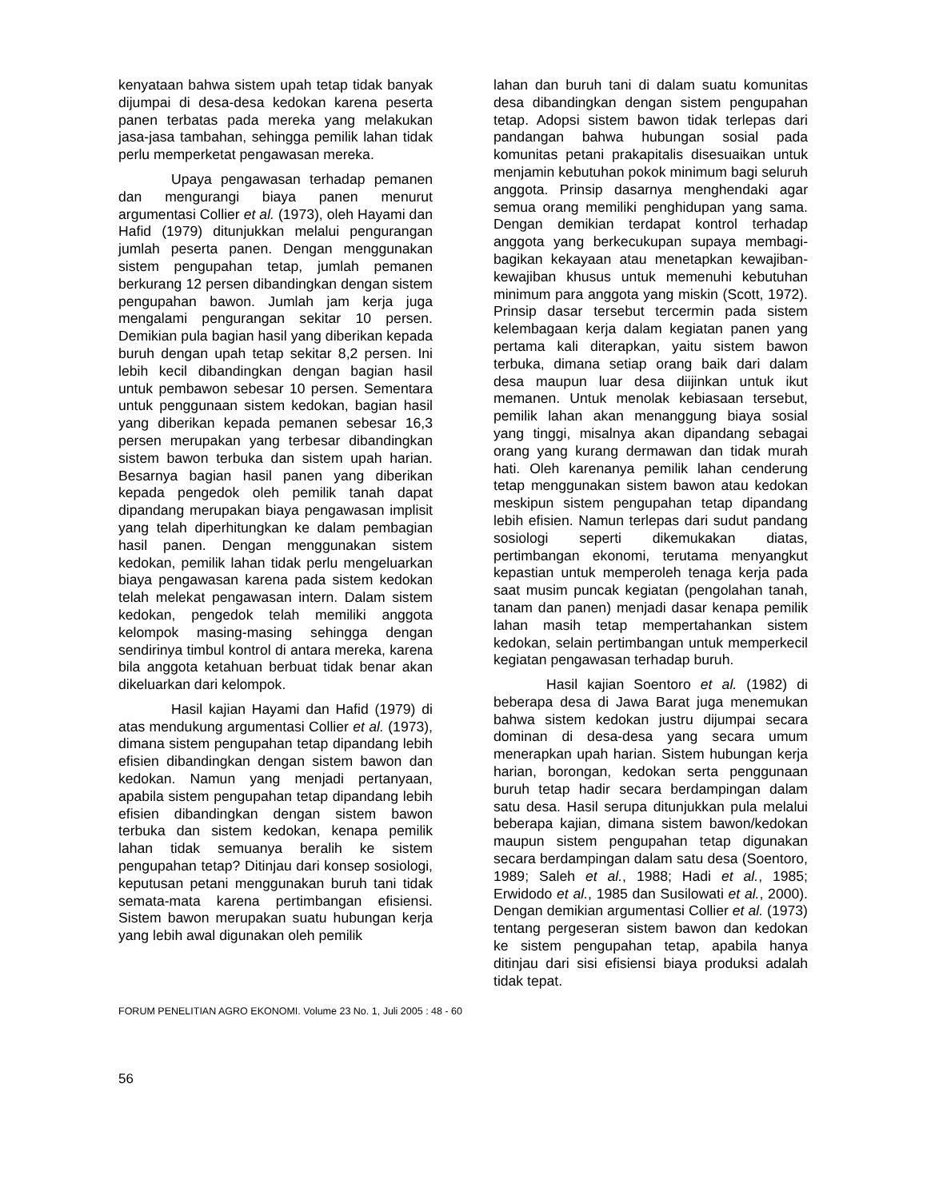kenyataan bahwa sistem upah tetap tidak banyak dijumpai di desa-desa kedokan karena peserta panen terbatas pada mereka yang melakukan jasa-jasa tambahan, sehingga pemilik lahan tidak perlu memperketat pengawasan mereka.
Upaya pengawasan terhadap pemanen dan mengurangi biaya panen menurut argumentasi Collier et al. (1973), oleh Hayami dan Hafid (1979) ditunjukkan melalui pengurangan jumlah peserta panen. Dengan menggunakan sistem pengupahan tetap, jumlah pemanen berkurang 12 persen dibandingkan dengan sistem pengupahan bawon. Jumlah jam kerja juga mengalami pengurangan sekitar 10 persen. Demikian pula bagian hasil yang diberikan kepada buruh dengan upah tetap sekitar 8,2 persen. Ini lebih kecil dibandingkan dengan bagian hasil untuk pembawon sebesar 10 persen. Sementara untuk penggunaan sistem kedokan, bagian hasil yang diberikan kepada pemanen sebesar 16,3 persen merupakan yang terbesar dibandingkan sistem bawon terbuka dan sistem upah harian. Besarnya bagian hasil panen yang diberikan kepada pengedok oleh pemilik tanah dapat dipandang merupakan biaya pengawasan implisit yang telah diperhitungkan ke dalam pembagian hasil panen. Dengan menggunakan sistem kedokan, pemilik lahan tidak perlu mengeluarkan biaya pengawasan karena pada sistem kedokan telah melekat pengawasan intern. Dalam sistem kedokan, pengedok telah memiliki anggota kelompok masing-masing sehingga dengan sendirinya timbul kontrol di antara mereka, karena bila anggota ketahuan berbuat tidak benar akan dikeluarkan dari kelompok.
Hasil kajian Hayami dan Hafid (1979) di atas mendukung argumentasi Collier et al. (1973), dimana sistem pengupahan tetap dipandang lebih efisien dibandingkan dengan sistem bawon dan kedokan. Namun yang menjadi pertanyaan, apabila sistem pengupahan tetap dipandang lebih efisien dibandingkan dengan sistem bawon terbuka dan sistem kedokan, kenapa pemilik lahan tidak semuanya beralih ke sistem pengupahan tetap? Ditinjau dari konsep sosiologi, keputusan petani menggunakan buruh tani tidak semata-mata karena pertimbangan efisiensi. Sistem bawon merupakan suatu hubungan kerja yang lebih awal digunakan oleh pemilik
lahan dan buruh tani di dalam suatu komunitas desa dibandingkan dengan sistem pengupahan tetap. Adopsi sistem bawon tidak terlepas dari pandangan bahwa hubungan sosial pada komunitas petani prakapitalis disesuaikan untuk menjamin kebutuhan pokok minimum bagi seluruh anggota. Prinsip dasarnya menghendaki agar semua orang memiliki penghidupan yang sama. Dengan demikian terdapat kontrol terhadap anggota yang berkecukupan supaya membagi-bagikan kekayaan atau menetapkan kewajiban-kewajiban khusus untuk memenuhi kebutuhan minimum para anggota yang miskin (Scott, 1972). Prinsip dasar tersebut tercermin pada sistem kelembagaan kerja dalam kegiatan panen yang pertama kali diterapkan, yaitu sistem bawon terbuka, dimana setiap orang baik dari dalam desa maupun luar desa diijinkan untuk ikut memanen. Untuk menolak kebiasaan tersebut, pemilik lahan akan menanggung biaya sosial yang tinggi, misalnya akan dipandang sebagai orang yang kurang dermawan dan tidak murah hati. Oleh karenanya pemilik lahan cenderung tetap menggunakan sistem bawon atau kedokan meskipun sistem pengupahan tetap dipandang lebih efisien. Namun terlepas dari sudut pandang sosiologi seperti dikemukakan diatas, pertimbangan ekonomi, terutama menyangkut kepastian untuk memperoleh tenaga kerja pada saat musim puncak kegiatan (pengolahan tanah, tanam dan panen) menjadi dasar kenapa pemilik lahan masih tetap mempertahankan sistem kedokan, selain pertimbangan untuk memperkecil kegiatan pengawasan terhadap buruh.
Hasil kajian Soentoro et al. (1982) di beberapa desa di Jawa Barat juga menemukan bahwa sistem kedokan justru dijumpai secara dominan di desa-desa yang secara umum menerapkan upah harian. Sistem hubungan kerja harian, borongan, kedokan serta penggunaan buruh tetap hadir secara berdampingan dalam satu desa. Hasil serupa ditunjukkan pula melalui beberapa kajian, dimana sistem bawon/kedokan maupun sistem pengupahan tetap digunakan secara berdampingan dalam satu desa (Soentoro, 1989; Saleh et al., 1988; Hadi et al., 1985; Erwidodo et al., 1985 dan Susilowati et al., 2000). Dengan demikian argumentasi Collier et al. (1973) tentang pergeseran sistem bawon dan kedokan ke sistem pengupahan tetap, apabila hanya ditinjau dari sisi efisiensi biaya produksi adalah tidak tepat.
FORUM PENELITIAN AGRO EKONOMI. Volume 23 No. 1, Juli 2005 : 48 - 60
56